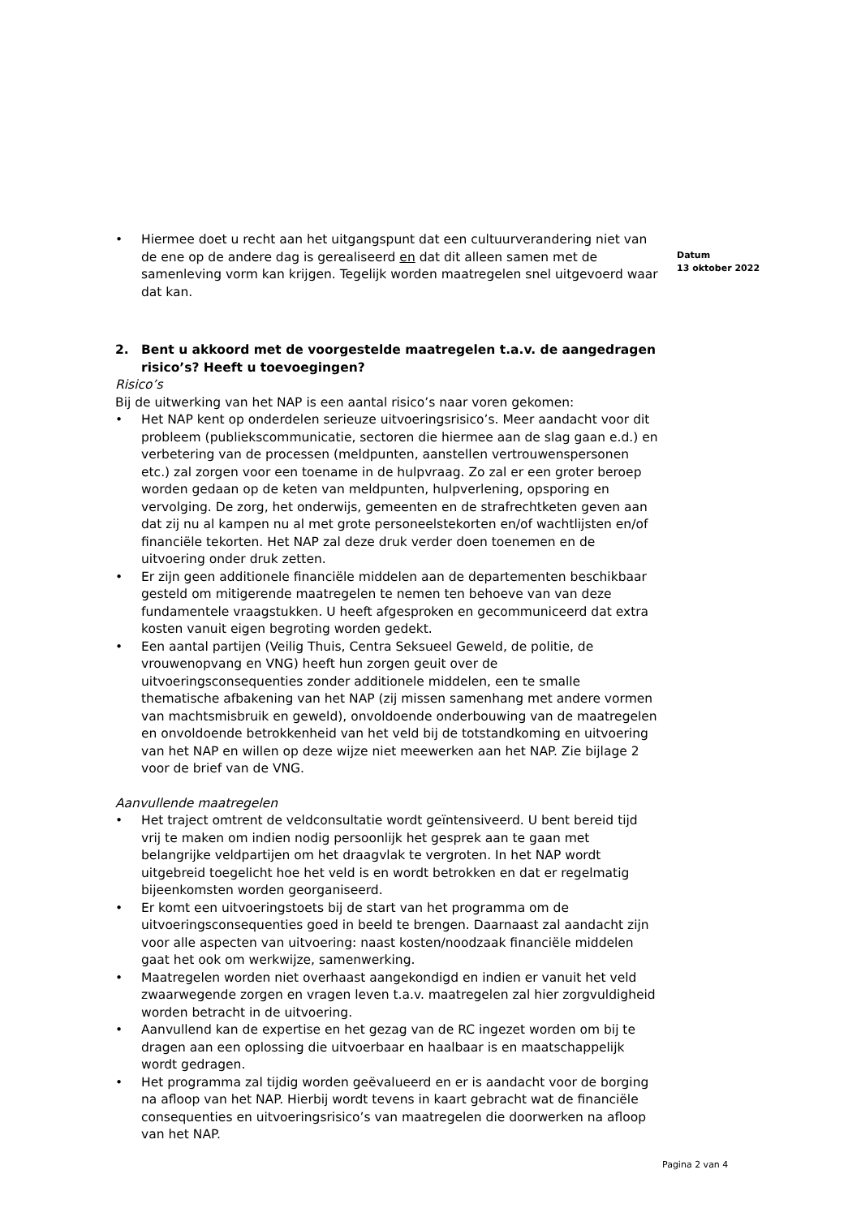• Hiermee doet u recht aan het uitgangspunt dat een cultuurverandering niet van de ene op de andere dag is gerealiseerd en dat dit alleen samen met de samenleving vorm kan krijgen. Tegelijk worden maatregelen snel uitgevoerd waar dat kan.
2. Bent u akkoord met de voorgestelde maatregelen t.a.v. de aangedragen risico’s? Heeft u toevoegingen?
Risico’s
Bij de uitwerking van het NAP is een aantal risico’s naar voren gekomen:
• Het NAP kent op onderdelen serieuze uitvoeringsrisico’s. Meer aandacht voor dit probleem (publiekscommunicatie, sectoren die hiermee aan de slag gaan e.d.) en verbetering van de processen (meldpunten, aanstellen vertrouwenspersonen etc.) zal zorgen voor een toename in de hulpvraag. Zo zal er een groter beroep worden gedaan op de keten van meldpunten, hulpverlening, opsporing en vervolging. De zorg, het onderwijs, gemeenten en de strafrechtketen geven aan dat zij nu al kampen nu al met grote personeelstekorten en/of wachtlijsten en/of financiële tekorten. Het NAP zal deze druk verder doen toenemen en de uitvoering onder druk zetten.
• Er zijn geen additionele financiële middelen aan de departementen beschikbaar gesteld om mitigerende maatregelen te nemen ten behoeve van van deze fundamentele vraagstukken. U heeft afgesproken en gecommuniceerd dat extra kosten vanuit eigen begroting worden gedekt.
• Een aantal partijen (Veilig Thuis, Centra Seksueel Geweld, de politie, de vrouwenopvang en VNG) heeft hun zorgen geuit over de uitvoeringsconsequenties zonder additionele middelen, een te smalle thematische afbakening van het NAP (zij missen samenhang met andere vormen van machtsmisbruik en geweld), onvoldoende onderbouwing van de maatregelen en onvoldoende betrokkenheid van het veld bij de totstandkoming en uitvoering van het NAP en willen op deze wijze niet meewerken aan het NAP. Zie bijlage 2 voor de brief van de VNG.
Aanvullende maatregelen
• Het traject omtrent de veldconsultatie wordt geïntensiveerd. U bent bereid tijd vrij te maken om indien nodig persoonlijk het gesprek aan te gaan met belangrijke veldpartijen om het draagvlak te vergroten. In het NAP wordt uitgebreid toegelicht hoe het veld is en wordt betrokken en dat er regelmatig bijeenkomsten worden georganiseerd.
• Er komt een uitvoeringstoets bij de start van het programma om de uitvoeringsconsequenties goed in beeld te brengen. Daarnaast zal aandacht zijn voor alle aspecten van uitvoering: naast kosten/noodzaak financiële middelen gaat het ook om werkwijze, samenwerking.
• Maatregelen worden niet overhaast aangekondigd en indien er vanuit het veld zwaarwegende zorgen en vragen leven t.a.v. maatregelen zal hier zorgvuldigheid worden betracht in de uitvoering.
• Aanvullend kan de expertise en het gezag van de RC ingezet worden om bij te dragen aan een oplossing die uitvoerbaar en haalbaar is en maatschappelijk wordt gedragen.
• Het programma zal tijdig worden geëvalueerd en er is aandacht voor de borging na afloop van het NAP. Hierbij wordt tevens in kaart gebracht wat de financiële consequenties en uitvoeringsrisico’s van maatregelen die doorwerken na afloop van het NAP.
Datum
13 oktober 2022
Pagina 2 van 4